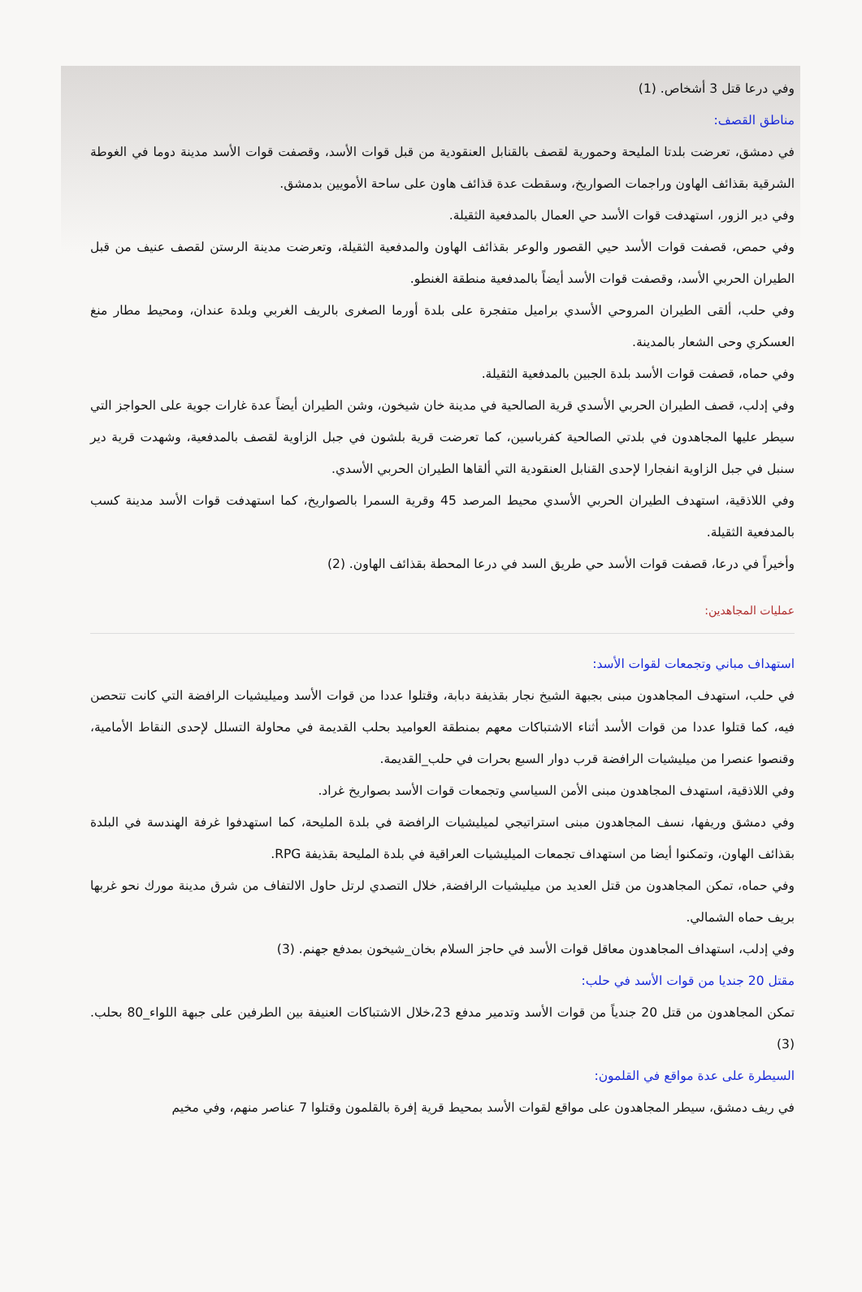وفي درعا قتل 3 أشخاص. (1)
مناطق القصف:
في دمشق، تعرضت بلدتا المليحة وحمورية لقصف بالقنابل العنقودية من قبل قوات الأسد، وقصفت قوات الأسد مدينة دوما في الغوطة الشرقية بقذائف الهاون وراجمات الصواريخ، وسقطت عدة قذائف هاون على ساحة الأمويين بدمشق.
وفي دير الزور، استهدفت قوات الأسد حي العمال بالمدفعية الثقيلة.
وفي حمص، قصفت قوات الأسد حيي القصور والوعر بقذائف الهاون والمدفعية الثقيلة، وتعرضت مدينة الرستن لقصف عنيف من قبل الطيران الحربي الأسد، وقصفت قوات الأسد أيضاً بالمدفعية منطقة الغنطو.
وفي حلب، ألقى الطيران المروحي الأسدي براميل متفجرة على بلدة أورما الصغرى بالريف الغربي وبلدة عندان، ومحيط مطار منغ العسكري وحى الشعار بالمدينة.
وفي حماه، قصفت قوات الأسد بلدة الجبين بالمدفعية الثقيلة.
وفي إدلب، قصف الطيران الحربي الأسدي قرية الصالحية في مدينة خان شيخون، وشن الطيران أيضاً عدة غارات جوية على الحواجز التي سيطر عليها المجاهدون في بلدتي الصالحية كفرباسين، كما تعرضت قرية بلشون في جبل الزاوية لقصف بالمدفعية، وشهدت قرية دير سنبل في جبل الزاوية انفجارا لإحدى القنابل العنقودية التي ألقاها الطيران الحربي الأسدي.
وفي اللاذقية، استهدف الطيران الحربي الأسدي محيط المرصد 45 وقرية السمرا بالصواريخ، كما استهدفت قوات الأسد مدينة كسب بالمدفعية الثقيلة.
وأخيراً في درعا، قصفت قوات الأسد حي طريق السد في درعا المحطة بقذائف الهاون. (2)
عمليات المجاهدين:
استهداف مباني وتجمعات لقوات الأسد:
في حلب، استهدف المجاهدون مبنى بجبهة الشيخ نجار بقذيفة دبابة، وقتلوا عددا من قوات الأسد وميليشيات الرافضة التي كانت تتحصن فيه، كما قتلوا عددا من قوات الأسد أثناء الاشتباكات معهم بمنطقة العواميد بحلب القديمة في محاولة التسلل لإحدى النقاط الأمامية، وقنصوا عنصرا من ميليشيات الرافضة قرب دوار السبع بحرات في حلب_القديمة.
وفي اللاذقية، استهدف المجاهدون مبنى الأمن السياسي وتجمعات قوات الأسد بصواريخ غراد.
وفي دمشق وريفها، نسف المجاهدون مبنى استراتيجي لميليشيات الرافضة في بلدة المليحة، كما استهدفوا غرفة الهندسة في البلدة بقذائف الهاون، وتمكنوا أيضا من استهداف تجمعات الميليشيات العراقية في بلدة المليحة بقذيفة RPG.
وفي حماه، تمكن المجاهدون من قتل العديد من ميليشيات الرافضة, خلال التصدي لرتل حاول الالتفاف من شرق مدينة مورك نحو غربها بريف حماه الشمالي.
وفي إدلب، استهداف المجاهدون معاقل قوات الأسد في حاجز السلام بخان_شيخون بمدفع جهنم. (3)
مقتل 20 جنديا من قوات الأسد في حلب:
تمكن المجاهدون من قتل 20 جندياً من قوات الأسد وتدمير مدفع 23،خلال الاشتباكات العنيفة بين الطرفين على جبهة اللواء_80 بحلب. (3)
السيطرة على عدة مواقع في القلمون:
في ريف دمشق، سيطر المجاهدون على مواقع لقوات الأسد بمحيط قرية إفرة بالقلمون وقتلوا 7 عناصر منهم، وفي مخيم